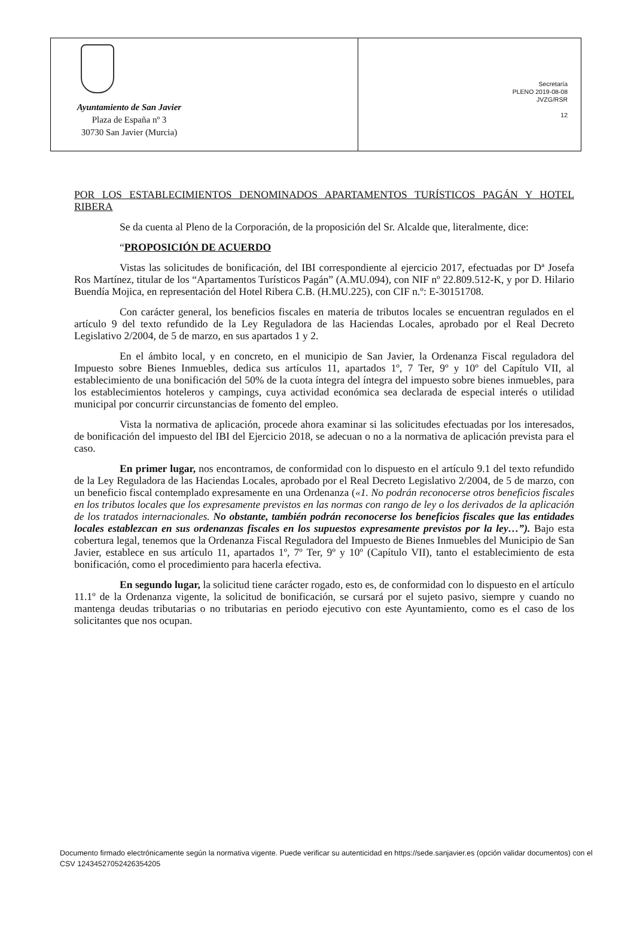Ayuntamiento de San Javier
Plaza de España nº 3
30730 San Javier (Murcia)
Secretaría
PLENO 2019-08-08
JVZG/RSR
12
POR LOS ESTABLECIMIENTOS DENOMINADOS APARTAMENTOS TURÍSTICOS PAGÁN Y HOTEL RIBERA
Se da cuenta al Pleno de la Corporación, de la proposición del Sr. Alcalde que, literalmente, dice:
“PROPOSICIÓN DE ACUERDO
Vistas las solicitudes de bonificación, del IBI correspondiente al ejercicio 2017, efectuadas por Dª Josefa Ros Martínez, titular de los “Apartamentos Turísticos Pagán” (A.MU.094), con NIF nº 22.809.512-K, y por D. Hilario Buendía Mojica, en representación del Hotel Ribera C.B. (H.MU.225), con CIF n.º: E-30151708.
Con carácter general, los beneficios fiscales en materia de tributos locales se encuentran regulados en el artículo 9 del texto refundido de la Ley Reguladora de las Haciendas Locales, aprobado por el Real Decreto Legislativo 2/2004, de 5 de marzo, en sus apartados 1 y 2.
En el ámbito local, y en concreto, en el municipio de San Javier, la Ordenanza Fiscal reguladora del Impuesto sobre Bienes Inmuebles, dedica sus artículos 11, apartados 1º, 7 Ter, 9º y 10º del Capítulo VII, al establecimiento de una bonificación del 50% de la cuota íntegra del íntegra del impuesto sobre bienes inmuebles, para los establecimientos hoteleros y campings, cuya actividad económica sea declarada de especial interés o utilidad municipal por concurrir circunstancias de fomento del empleo.
Vista la normativa de aplicación, procede ahora examinar si las solicitudes efectuadas por los interesados, de bonificación del impuesto del IBI del Ejercicio 2018, se adecuan o no a la normativa de aplicación prevista para el caso.
En primer lugar, nos encontramos, de conformidad con lo dispuesto en el artículo 9.1 del texto refundido de la Ley Reguladora de las Haciendas Locales, aprobado por el Real Decreto Legislativo 2/2004, de 5 de marzo, con un beneficio fiscal contemplado expresamente en una Ordenanza («1. No podrán reconocerse otros beneficios fiscales en los tributos locales que los expresamente previstos en las normas con rango de ley o los derivados de la aplicación de los tratados internacionales. No obstante, también podrán reconocerse los beneficios fiscales que las entidades locales establezcan en sus ordenanzas fiscales en los supuestos expresamente previstos por la ley…”). Bajo esta cobertura legal, tenemos que la Ordenanza Fiscal Reguladora del Impuesto de Bienes Inmuebles del Municipio de San Javier, establece en sus artículo 11, apartados 1º, 7º Ter, 9º y 10º (Capítulo VII), tanto el establecimiento de esta bonificación, como el procedimiento para hacerla efectiva.
En segundo lugar, la solicitud tiene carácter rogado, esto es, de conformidad con lo dispuesto en el artículo 11.1º de la Ordenanza vigente, la solicitud de bonificación, se cursará por el sujeto pasivo, siempre y cuando no mantenga deudas tributarias o no tributarias en periodo ejecutivo con este Ayuntamiento, como es el caso de los solicitantes que nos ocupan.
Documento firmado electrónicamente según la normativa vigente. Puede verificar su autenticidad en https://sede.sanjavier.es (opción validar documentos) con el CSV 12434527052426354205